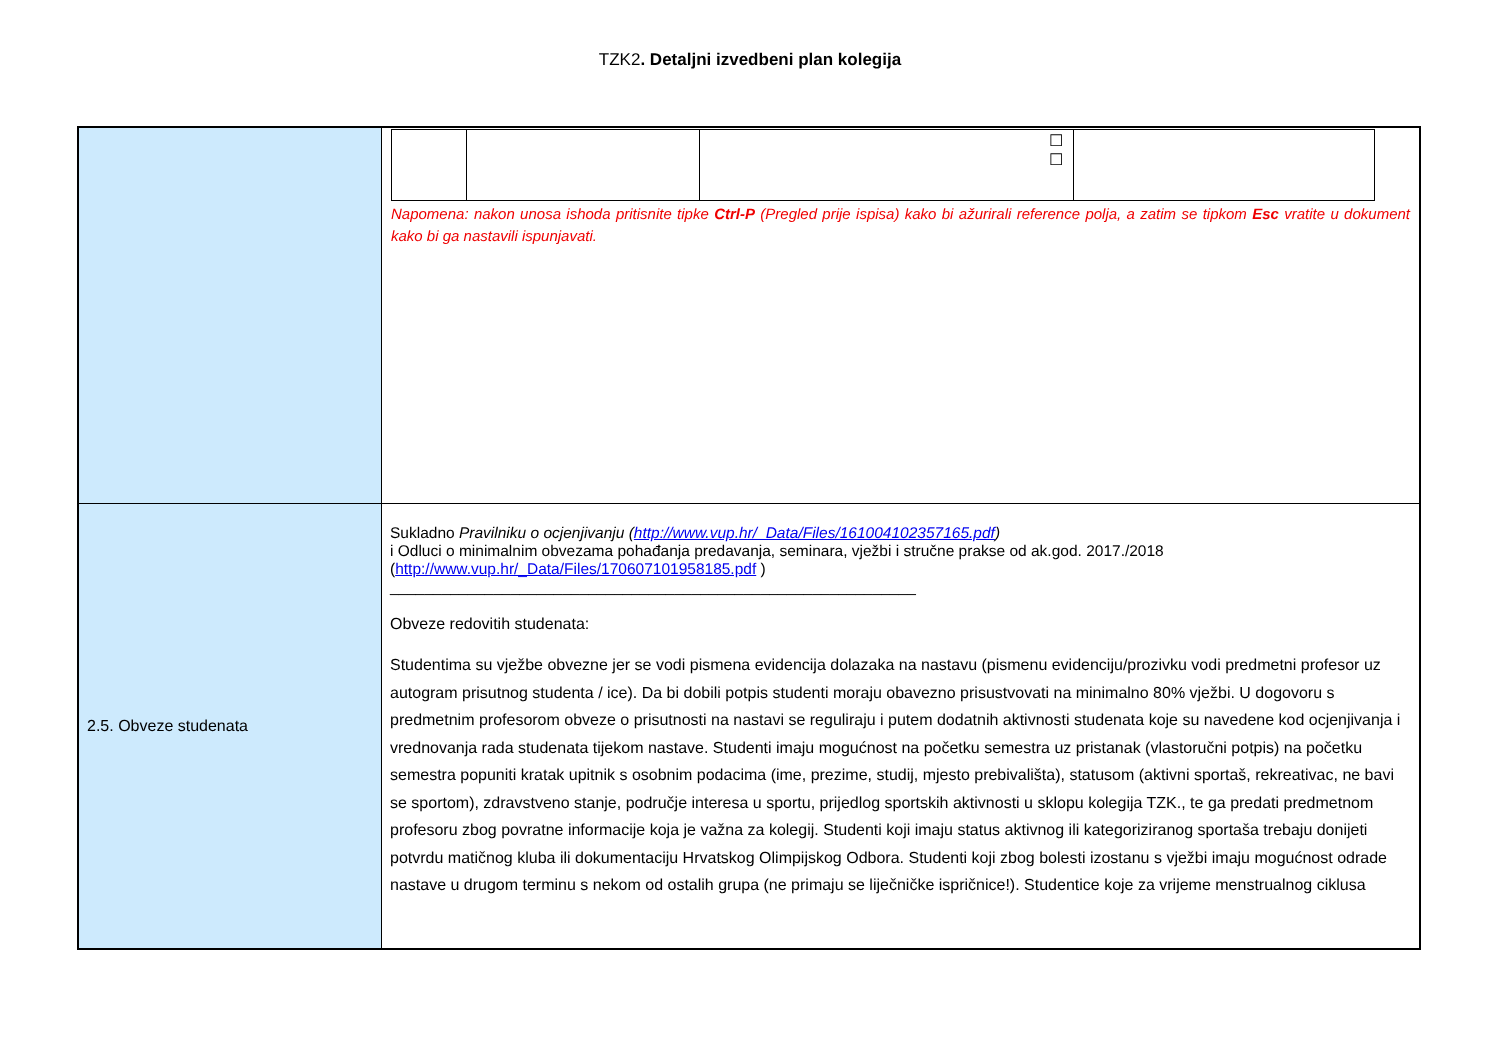TZK2. Detaljni izvedbeni plan kolegija
| | / / / ☐ ☐ / / Napomena: nakon unosa ishoda pritisnite tipke Ctrl-P (Pregled prije ispisa) kako bi ažurirali reference polja, a zatim se tipkom Esc vratite u dokument kako bi ga nastavili ispunjavati. |
| 2.5. Obveze studenata | Sukladno Pravilniku o ocjenjivanju ( http://www.vup.hr/_Data/Files/161004102357165.pdf ) i Odluci o minimalnim obvezama pohađanja predavanja, seminara, vježbi i stručne prakse od ak.god. 2017./2018 ( http://www.vup.hr/_Data/Files/170607101958185.pdf ) _____________________________________________________________ Obveze redovitih studenata: Studentima su vježbe obvezne jer se vodi pismena evidencija dolazaka na nastavu (pismenu evidenciju/prozivku vodi predmetni profesor uz autogram prisutnog studenta / ice). Da bi dobili potpis studenti moraju obavezno prisustvovati na minimalno 80% vježbi. U dogovoru s predmetnim profesorom obveze o prisutnosti na nastavi se reguliraju i putem dodatnih aktivnosti studenata koje su navedene kod ocjenjivanja i vrednovanja rada studenata tijekom nastave. Studenti imaju mogućnost na početku semestra uz pristanak (vlastoručni potpis) na početku semestra popuniti kratak upitnik s osobnim podacima (ime, prezime, studij, mjesto prebivališta), statusom (aktivni sportaš, rekreativac, ne bavi se sportom), zdravstveno stanje, područje interesa u sportu, prijedlog sportskih aktivnosti u sklopu kolegija TZK., te ga predati predmetnom profesoru zbog povratne informacije koja je važna za kolegij. Studenti koji imaju status aktivnog ili kategoriziranog sportaša trebaju donijeti potvrdu matičnog kluba ili dokumentaciju Hrvatskog Olimpijskog Odbora. Studenti koji zbog bolesti izostanu s vježbi imaju mogućnost odrade nastave u drugom terminu s nekom od ostalih grupa (ne primaju se liječničke ispričnice!). Studentice koje za vrijeme menstrualnog ciklusa |